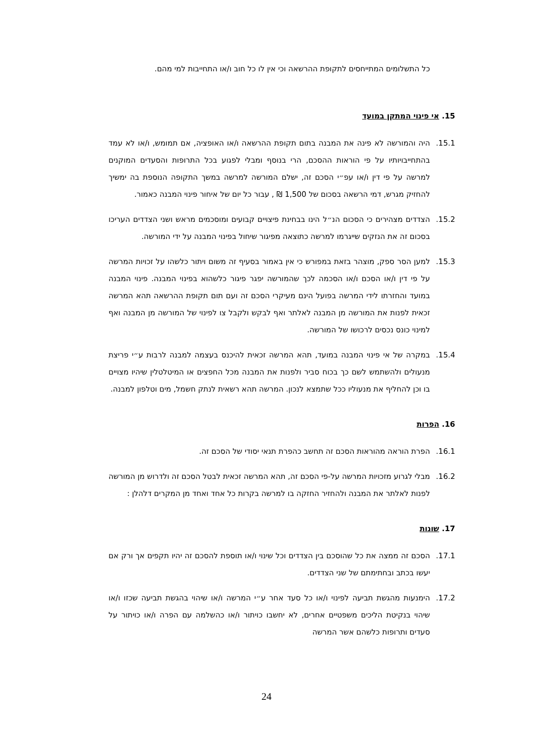כל התשלומים המתייחסים לתקופת ההרשאה וכי אין לו כל חוב ו/או התחייבות למי מהם.
15. אי פינוי המתקן במועד
15.1. היה והמורשה לא פינה את המבנה בתום תקופת ההרשאה ו/או האופציה, אם תמומש, ו/או לא עמד בהתחייבויותיו על פי הוראות ההסכם, הרי בנוסף ומבלי לפגוע בכל התרופות והסעדים המוקנים למרשה על פי דין ו/או עפ״י הסכם זה, ישלם המורשה למרשה במשך התקופה הנוספת בה ימשיך להחזיק מגרש, דמי הרשאה בסכום של 1,500 ₪ , עבור כל יום של איחור פינוי המבנה כאמור.
15.2. הצדדים מצהירים כי הסכום הנ״ל הינו בבחינת פיצויים קבועים ומוסכמים מראש ושני הצדדים העריכו בסכום זה את הנזקים שייגרמו למרשה כתוצאה מפיגור שיחול בפינוי המבנה על ידי המורשה.
15.3. למען הסר ספק, מוצהר בזאת במפורש כי אין באמור בסעיף זה משום ויתור כלשהו על זכויות המרשה על פי דין ו/או הסכם ו/או הסכמה לכך שהמורשה יפגר פיגור כלשהוא בפינוי המבנה. פינוי המבנה במועד והחזרתו לידי המרשה בפועל הינם מעיקרי הסכם זה ועם תום תקופת ההרשאה תהא המרשה זכאית לפנות את המורשה מן המבנה לאלתר ואף לבקש ולקבל צו לפינוי של המורשה מן המבנה ואף למינוי כונס נכסים לרכושו של המורשה.
15.4. במקרה של אי פינוי המבנה במועד, תהא המרשה זכאית להיכנס בעצמה למבנה לרבות ע״י פריצת מנעולים ולהשתמש לשם כך בכוח סביר ולפנות את המבנה מכל החפצים או המיטלטלין שיהיו מצויים בו וכן להחליף את מנעוליו ככל שתמצא לנכון. המרשה תהא רשאית לנתק חשמל, מים וטלפון למבנה.
16. הפרות
16.1. הפרת הוראה מהוראות הסכם זה תחשב כהפרת תנאי יסודי של הסכם זה.
16.2. מבלי לגרוע מזכויות המרשה על-פי הסכם זה, תהא המרשה זכאית לבטל הסכם זה ולדרוש מן המורשה לפנות לאלתר את המבנה ולהחזיר החזקה בו למרשה בקרות כל אחד ואחד מן המקרים דלהלן :
17. שונות
17.1. הסכם זה ממצה את כל שהוסכם בין הצדדים וכל שינוי ו/או תוספת להסכם זה יהיו תקפים אך ורק אם יעשו בכתב ובחתימתם של שני הצדדים.
17.2. הימנעות מהגשת תביעה לפינוי ו/או כל סעד אחר ע״י המרשה ו/או שיהוי בהגשת תביעה שכזו ו/או שיהוי בנקיטת הליכים משפטיים אחרים, לא יחשבו כויתור ו/או כהשלמה עם הפרה ו/או כויתור על סעדים ותרופות כלשהם אשר המרשה
24